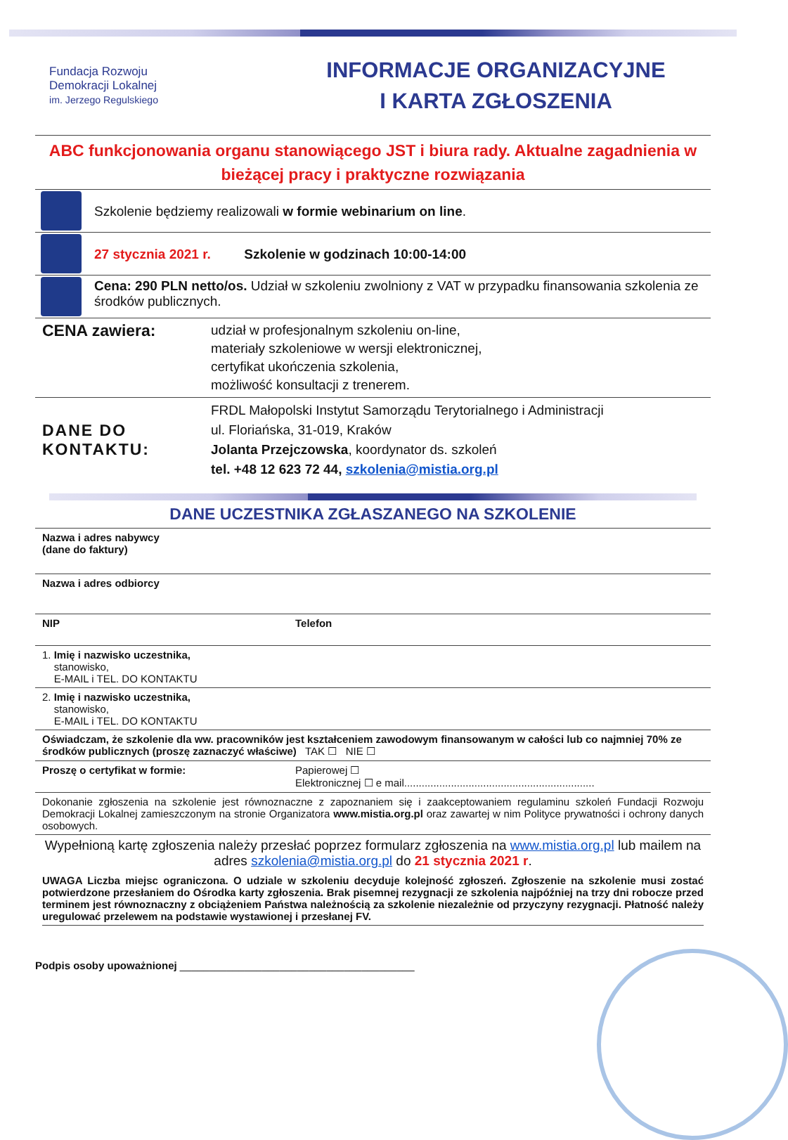Fundacja Rozwoju
Demokracji Lokalnej
im. Jerzego Regulskiego
INFORMACJE ORGANIZACYJNE
I KARTA ZGŁOSZENIA
ABC funkcjonowania organu stanowiącego JST i biura rady. Aktualne zagadnienia w bieżącej pracy i praktyczne rozwiązania
| | Szkolenie będziemy realizowali w formie webinarium on line . |
| | 27 stycznia 2021 r. Szkolenie w godzinach 10:00-14:00 |
| | Cena: 290 PLN netto/os. Udział w szkoleniu zwolniony z VAT w przypadku finansowania szkolenia ze środków publicznych. |
| CENA zawiera: | udział w profesjonalnym szkoleniu on-line, materiały szkoleniowe w wersji elektronicznej, certyfikat ukończenia szkolenia, możliwość konsultacji z trenerem. |
| DANE DO KONTAKTU: | FRDL Małopolski Instytut Samorządu Terytorialnego i Administracji ul. Floriańska, 31-019, Kraków Jolanta Przejczowska , koordynator ds. szkoleń tel. +48 12 623 72 44, szkolenia@mistia.org.pl |
DANE UCZESTNIKA ZGŁASZANEGO NA SZKOLENIE
| Nazwa i adres nabywcy (dane do faktury) | |
| Nazwa i adres odbiorcy | |
| NIP | Telefon |
| 1. Imię i nazwisko uczestnika, stanowisko, E-MAIL i TEL. DO KONTAKTU | |
| 2. Imię i nazwisko uczestnika, stanowisko, E-MAIL i TEL. DO KONTAKTU | |
| Oświadczam, że szkolenie dla ww. pracowników jest kształceniem zawodowym finansowanym w całości lub co najmniej 70% ze środków publicznych (proszę zaznaczyć właściwe) TAK ☐ NIE ☐ | |
| Proszę o certyfikat w formie: | Papierowej ☐ Elektronicznej ☐ e mail................................................................. |
| Dokonanie zgłoszenia na szkolenie jest równoznaczne z zapoznaniem się i zaakceptowaniem regulaminu szkoleń Fundacji Rozwoju Demokracji Lokalnej zamieszczonym na stronie Organizatora www.mistia.org.pl oraz zawartej w nim Polityce prywatności i ochrony danych osobowych. | |
| Wypełnioną kartę zgłoszenia należy przesłać poprzez formularz zgłoszenia na www.mistia.org.pl lub mailem na adres szkolenia@mistia.org.pl do 21 stycznia 2021 r . | |
UWAGA Liczba miejsc ograniczona. O udziale w szkoleniu decyduje kolejność zgłoszeń. Zgłoszenie na szkolenie musi zostać potwierdzone przesłaniem do Ośrodka karty zgłoszenia. Brak pisemnej rezygnacji ze szkolenia najpóźniej na trzy dni robocze przed terminem jest równoznaczny z obciążeniem Państwa należnością za szkolenie niezależnie od przyczyny rezygnacji. Płatność należy uregulować przelewem na podstawie wystawionej i przesłanej FV.
Podpis osoby upoważnionej ________________________________________